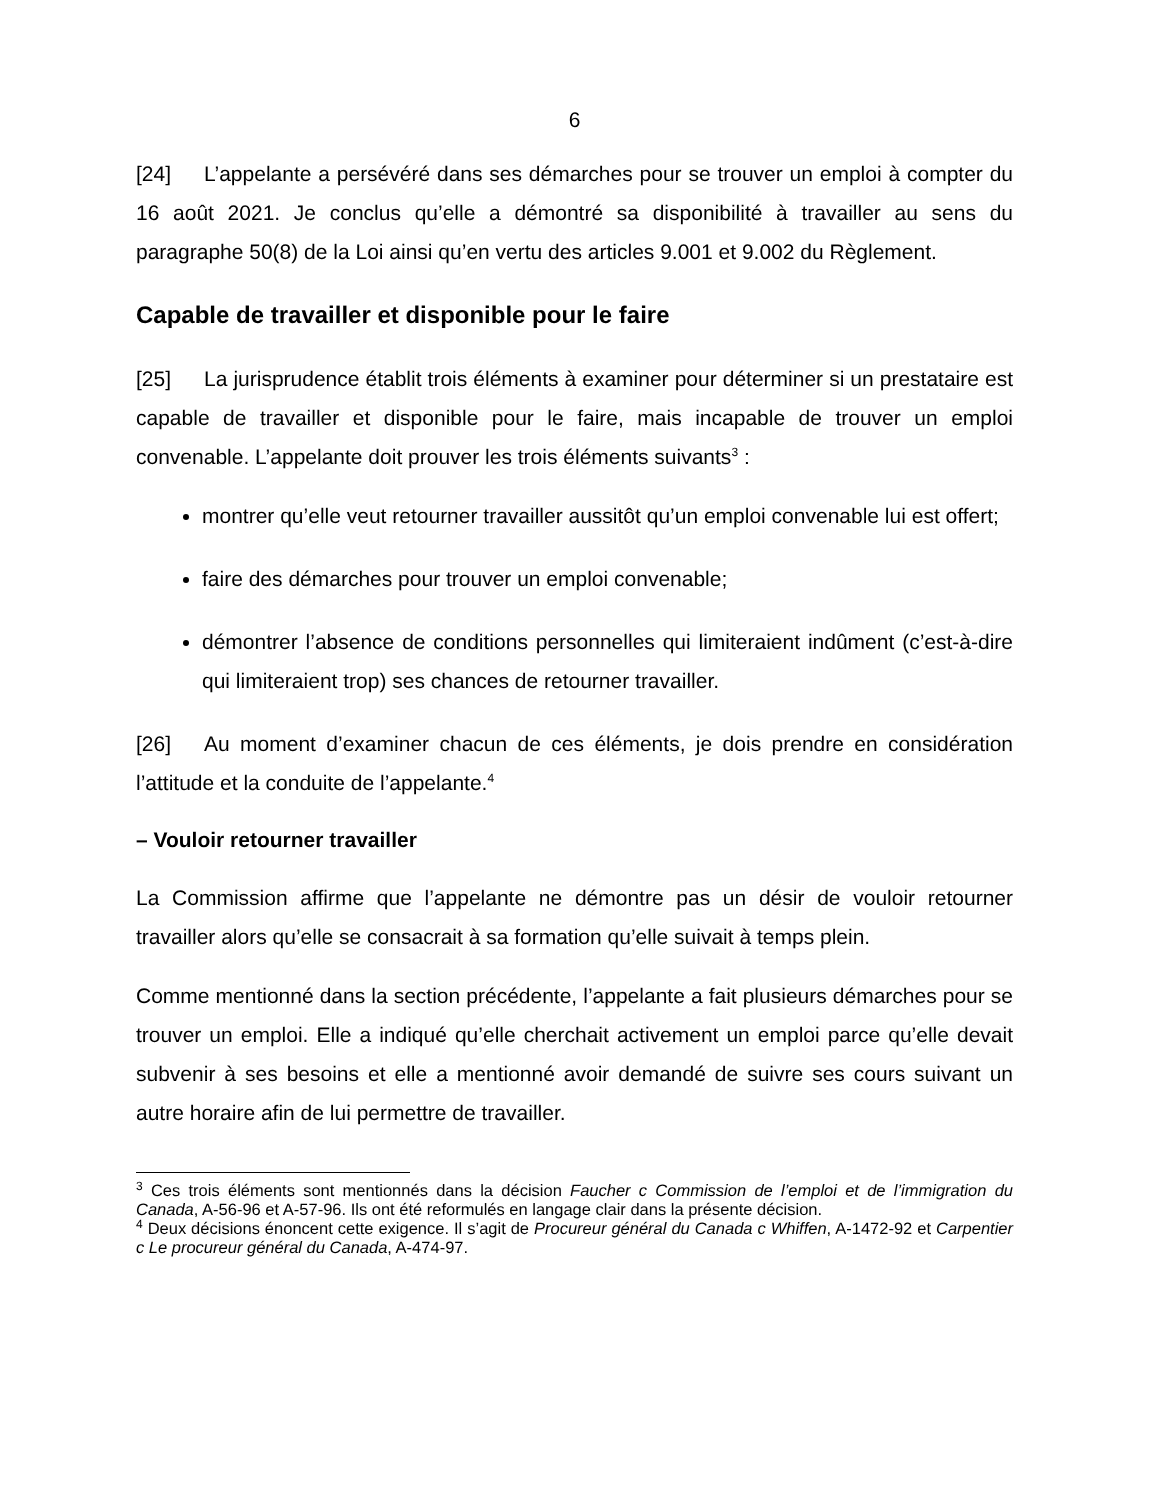6
[24] L’appelante a persévéré dans ses démarches pour se trouver un emploi à compter du 16 août 2021. Je conclus qu’elle a démontré sa disponibilité à travailler au sens du paragraphe 50(8) de la Loi ainsi qu’en vertu des articles 9.001 et 9.002 du Règlement.
Capable de travailler et disponible pour le faire
[25] La jurisprudence établit trois éléments à examiner pour déterminer si un prestataire est capable de travailler et disponible pour le faire, mais incapable de trouver un emploi convenable. L’appelante doit prouver les trois éléments suivants<sup>3</sup> :
montrer qu’elle veut retourner travailler aussitôt qu’un emploi convenable lui est offert;
faire des démarches pour trouver un emploi convenable;
démontrer l’absence de conditions personnelles qui limiteraient indûment (c’est-à-dire qui limiteraient trop) ses chances de retourner travailler.
[26] Au moment d’examiner chacun de ces éléments, je dois prendre en considération l’attitude et la conduite de l’appelante.<sup>4</sup>
– Vouloir retourner travailler
La Commission affirme que l’appelante ne démontre pas un désir de vouloir retourner travailler alors qu’elle se consacrait à sa formation qu’elle suivait à temps plein.
Comme mentionné dans la section précédente, l’appelante a fait plusieurs démarches pour se trouver un emploi. Elle a indiqué qu’elle cherchait activement un emploi parce qu’elle devait subvenir à ses besoins et elle a mentionné avoir demandé de suivre ses cours suivant un autre horaire afin de lui permettre de travailler.
<sup>3</sup> Ces trois éléments sont mentionnés dans la décision Faucher c Commission de l’emploi et de l’immigration du Canada, A-56-96 et A-57-96. Ils ont été reformulés en langage clair dans la présente décision.
<sup>4</sup> Deux décisions énoncent cette exigence. Il s’agit de Procureur général du Canada c Whiffen, A-1472-92 et Carpentier c Le procureur général du Canada, A-474-97.